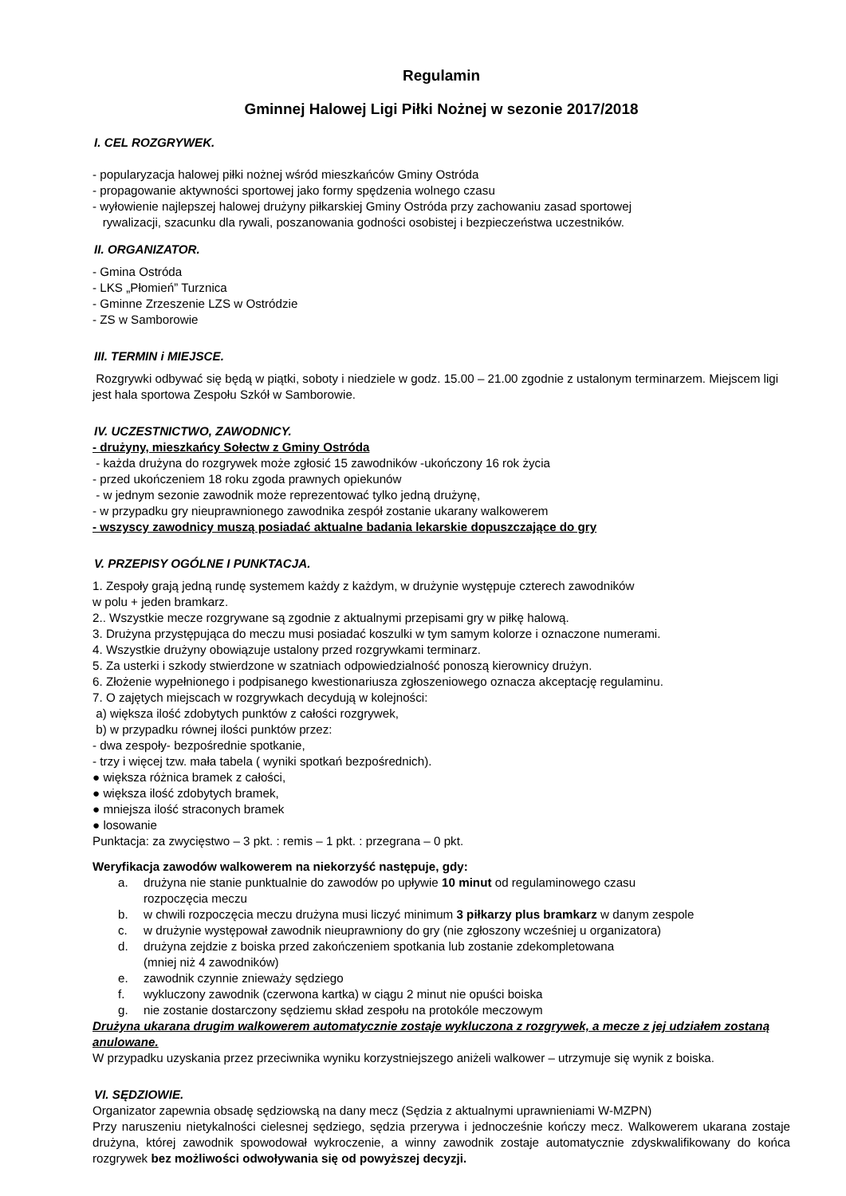Regulamin
Gminnej Halowej Ligi Piłki Nożnej w sezonie 2017/2018
I. CEL ROZGRYWEK.
- popularyzacja halowej piłki nożnej wśród mieszkańców Gminy Ostróda
- propagowanie aktywności sportowej jako formy spędzenia wolnego czasu
- wyłowienie najlepszej halowej drużyny piłkarskiej Gminy Ostróda przy zachowaniu zasad sportowej
rywalizacji, szacunku dla rywali, poszanowania godności osobistej i bezpieczeństwa uczestników.
II. ORGANIZATOR.
- Gmina Ostróda
- LKS „Płomień” Turznica
- Gminne Zrzeszenie LZS w Ostródzie
- ZS w Samborowie
III. TERMIN i MIEJSCE.
Rozgrywki odbywać się będą w piątki, soboty i niedziele w godz. 15.00 – 21.00 zgodnie z ustalonym terminarzem. Miejscem ligi jest hala sportowa Zespołu Szkół w Samborowie.
IV. UCZESTNICTWO, ZAWODNICY.
- drużyny, mieszkańcy Sołectw z Gminy Ostróda
- każda drużyna do rozgrywek może zgłosić 15 zawodników -ukończony 16 rok życia
- przed ukończeniem 18 roku zgoda prawnych opiekunów
- w jednym sezonie zawodnik może reprezentować tylko jedną drużynę,
- w przypadku gry nieuprawnionego zawodnika zespół zostanie ukarany walkowerem
- wszyscy zawodnicy muszą posiadać aktualne badania lekarskie dopuszczające do gry
V. PRZEPISY OGÓLNE I PUNKTACJA.
1. Zespoły grają jedną rundę systemem każdy z każdym, w drużynie występuje czterech zawodników
w polu + jeden bramkarz.
2.. Wszystkie mecze rozgrywane są zgodnie z aktualnymi przepisami gry w piłkę halową.
3. Drużyna przystępująca do meczu musi posiadać koszulki w tym samym kolorze i oznaczone numerami.
4. Wszystkie drużyny obowiązuje ustalony przed rozgrywkami terminarz.
5. Za usterki i szkody stwierdzone w szatniach odpowiedzialność ponoszą kierownicy drużyn.
6. Złożenie wypełnionego i podpisanego kwestionariusza zgłoszeniowego oznacza akceptację regulaminu.
7. O zajętych miejscach w rozgrywkach decydują w kolejności:
a) większa ilość zdobytych punktów z całości rozgrywek,
b) w przypadku równej ilości punktów przez:
- dwa zespoły- bezpośrednie spotkanie,
- trzy i więcej tzw. mała tabela ( wyniki spotkań bezpośrednich).
● większa różnica bramek z całości,
● większa ilość zdobytych bramek,
● mniejsza ilość straconych bramek
● losowanie
Punktacja: za zwycięstwo – 3 pkt. : remis – 1 pkt. : przegrana – 0 pkt.
Weryfikacja zawodów walkowerem na niekorzyść następuje, gdy:
a. drużyna nie stanie punktualnie do zawodów po upływie 10 minut od regulaminowego czasu
rozpoczęcia meczu
b. w chwili rozpoczęcia meczu drużyna musi liczyć minimum 3 piłkarzy plus bramkarz w danym zespole
c. w drużynie występował zawodnik nieuprawniony do gry (nie zgłoszony wcześniej u organizatora)
d. drużyna zejdzie z boiska przed zakończeniem spotkania lub zostanie zdekompletowana
(mniej niż 4 zawodników)
e. zawodnik czynnie znieważy sędziego
f. wykluczony zawodnik (czerwona kartka) w ciągu 2 minut nie opuści boiska
g. nie zostanie dostarczony sędziemu skład zespołu na protokóle meczowym
Drużyna ukarana drugim walkowerem automatycznie zostaje wykluczona z rozgrywek, a mecze z jej udziałem zostaną anulowane.
W przypadku uzyskania przez przeciwnika wyniku korzystniejszego aniżeli walkower – utrzymuje się wynik z boiska.
VI. SĘDZIOWIE.
Organizator zapewnia obsadę sędziowską na dany mecz (Sędzia z aktualnymi uprawnieniami W-MZPN)
Przy naruszeniu nietykalności cielesnej sędziego, sędzia przerywa i jednocześnie kończy mecz. Walkowerem ukarana zostaje drużyna, której zawodnik spowodował wykroczenie, a winny zawodnik zostaje automatycznie zdyskwalifikowany do końca rozgrywek bez możliwości odwoływania się od powyższej decyzji.